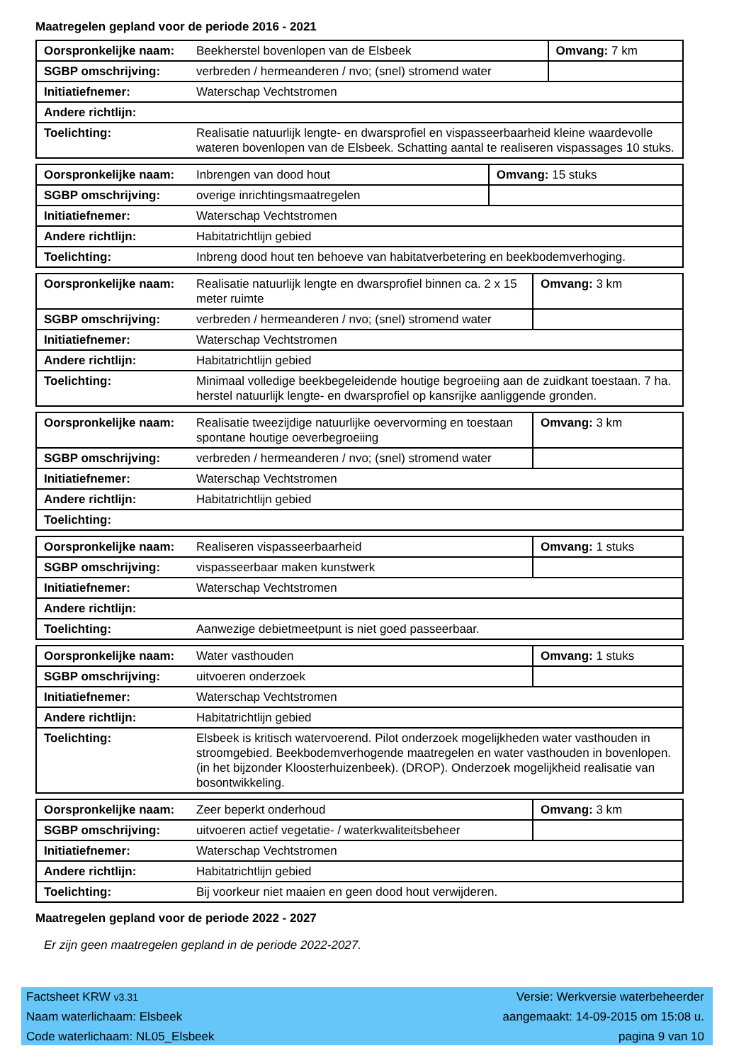Maatregelen gepland voor de periode 2016 - 2021
| Oorspronkelijke naam: | Beekherstel bovenlopen van de Elsbeek | Omvang: 7 km |
| SGBP omschrijving: | verbreden / hermeanderen / nvo; (snel) stromend water | |
| Initiatiefnemer: | Waterschap Vechtstromen | |
| Andere richtlijn: | | |
| Toelichting: | Realisatie natuurlijk lengte- en dwarsprofiel en vispasseerbaarheid kleine waardevolle wateren bovenlopen van de Elsbeek. Schatting aantal te realiseren vispassages 10 stuks. | |
| Oorspronkelijke naam: | Inbrengen van dood hout | Omvang: 15 stuks |
| SGBP omschrijving: | overige inrichtingsmaatregelen | |
| Initiatiefnemer: | Waterschap Vechtstromen | |
| Andere richtlijn: | Habitatrichtlijn gebied | |
| Toelichting: | Inbreng dood hout ten behoeve van habitatverbetering en beekbodemverhoging. | |
| Oorspronkelijke naam: | Realisatie natuurlijk lengte en dwarsprofiel binnen ca. 2 x 15 meter ruimte | Omvang: 3 km |
| SGBP omschrijving: | verbreden / hermeanderen / nvo; (snel) stromend water | |
| Initiatiefnemer: | Waterschap Vechtstromen | |
| Andere richtlijn: | Habitatrichtlijn gebied | |
| Toelichting: | Minimaal volledige beekbegeleidende houtige begroeiing aan de zuidkant toestaan. 7 ha. herstel natuurlijk lengte- en dwarsprofiel op kansrijke aanliggende gronden. | |
| Oorspronkelijke naam: | Realisatie tweezijdige natuurlijke oevervorming en toestaan spontane houtige oeverbegroeiing | Omvang: 3 km |
| SGBP omschrijving: | verbreden / hermeanderen / nvo; (snel) stromend water | |
| Initiatiefnemer: | Waterschap Vechtstromen | |
| Andere richtlijn: | Habitatrichtlijn gebied | |
| Toelichting: | | |
| Oorspronkelijke naam: | Realiseren vispasseerbaarheid | Omvang: 1 stuks |
| SGBP omschrijving: | vispasseerbaar maken kunstwerk | |
| Initiatiefnemer: | Waterschap Vechtstromen | |
| Andere richtlijn: | | |
| Toelichting: | Aanwezige debietmeetpunt is niet goed passeerbaar. | |
| Oorspronkelijke naam: | Water vasthouden | Omvang: 1 stuks |
| SGBP omschrijving: | uitvoeren onderzoek | |
| Initiatiefnemer: | Waterschap Vechtstromen | |
| Andere richtlijn: | Habitatrichtlijn gebied | |
| Toelichting: | Elsbeek is kritisch watervoerend. Pilot onderzoek mogelijkheden water vasthouden in stroomgebied. Beekbodemverhogende maatregelen en water vasthouden in bovenlopen. (in het bijzonder Kloosterhuizenbeek). (DROP). Onderzoek mogelijkheid realisatie van bosontwikkeling. | |
| Oorspronkelijke naam: | Zeer beperkt onderhoud | Omvang: 3 km |
| SGBP omschrijving: | uitvoeren actief vegetatie- / waterkwaliteitsbeheer | |
| Initiatiefnemer: | Waterschap Vechtstromen | |
| Andere richtlijn: | Habitatrichtlijn gebied | |
| Toelichting: | Bij voorkeur niet maaien en geen dood hout verwijderen. | |
Maatregelen gepland voor de periode 2022 - 2027
Er zijn geen maatregelen gepland in de periode 2022-2027.
Factsheet KRW v3.31 Versie: Werkversie waterbeheerder
Naam waterlichaam: Elsbeek aangemaakt: 14-09-2015 om 15:08 u.
Code waterlichaam: NL05_Elsbeek pagina 9 van 10